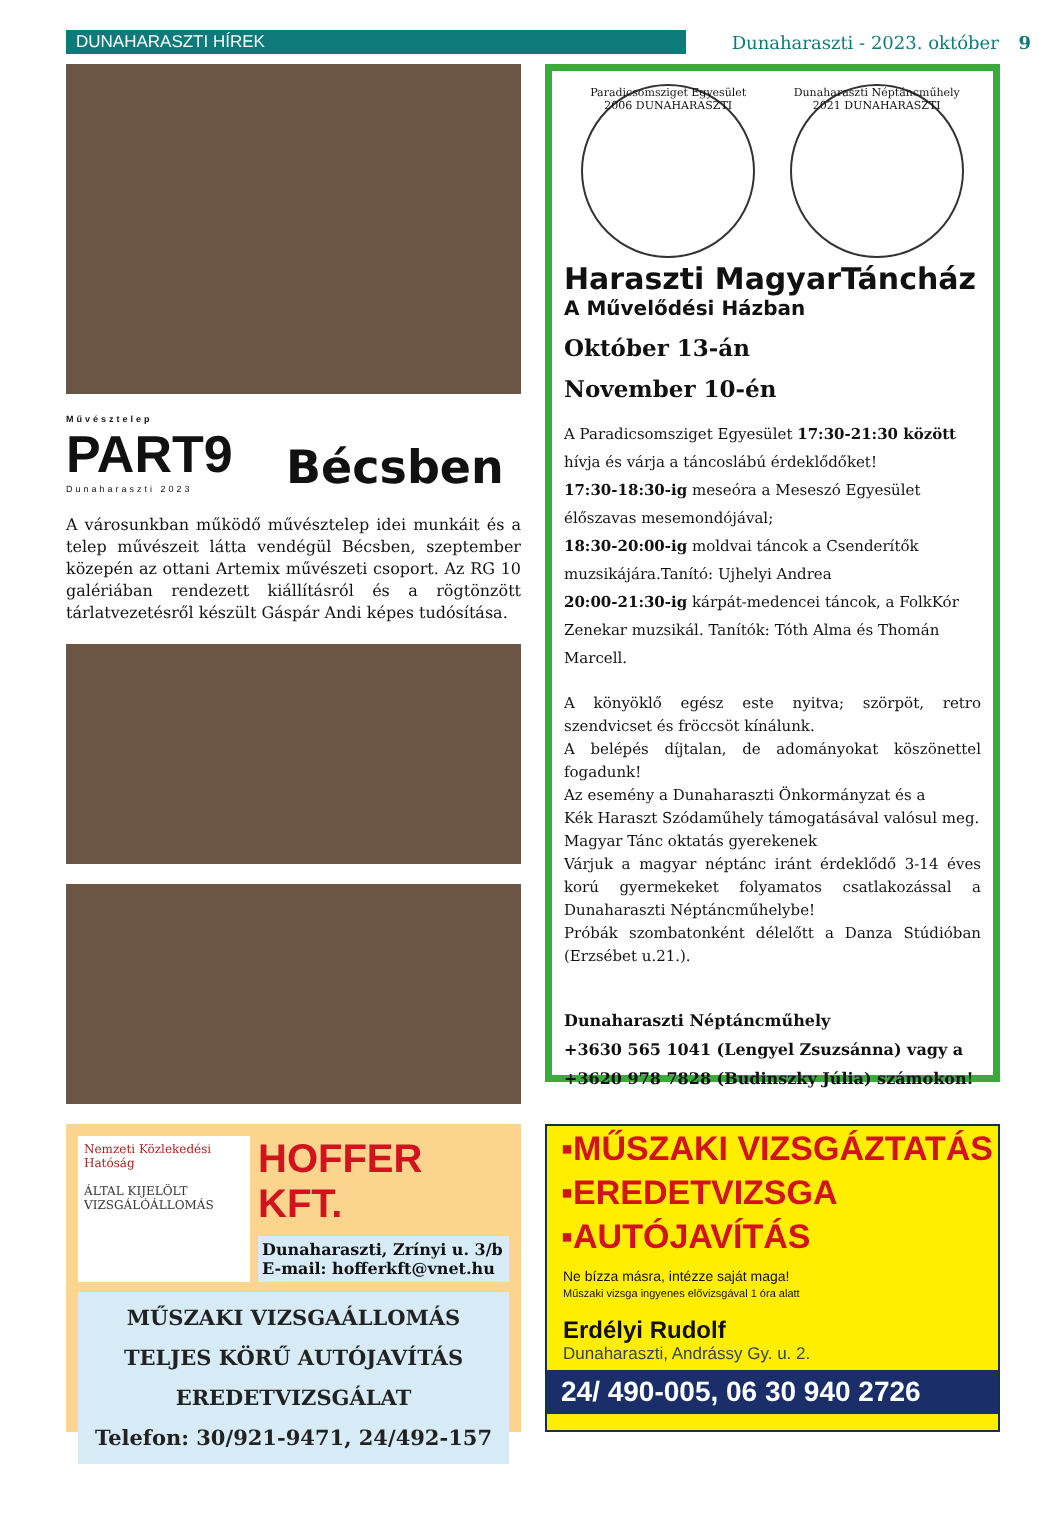DUNAHARASZTI HÍREK Dunaharaszti - 2023. október 9
Művésztelep
PART9
Dunaharaszti 2023
Bécsben
A városunkban működő művésztelep idei munkáit és a telep művészeit látta vendégül Bécsben, szeptember közepén az ottani Artemix művészeti csoport. Az RG 10 galériában rendezett kiállításról és a rögtönzött tárlatvezetésről készült Gáspár Andi képes tudósítása.
Paradicsomsziget Egyesület
2006 DUNAHARASZTI
Dunaharaszti Néptáncműhely
2021 DUNAHARASZTI
Haraszti MagyarTáncház
A Művelődési Házban
Október 13-án
November 10-én
A Paradicsomsziget Egyesület 17:30-21:30 között hívja és várja a táncoslábú érdeklődőket!
17:30-18:30-ig meseóra a Meseszó Egyesület élőszavas mesemondójával;
18:30-20:00-ig moldvai táncok a Csenderítők muzsikájára.Tanító: Ujhelyi Andrea
20:00-21:30-ig kárpát-medencei táncok, a FolkKór Zenekar muzsikál. Tanítók: Tóth Alma és Thomán Marcell.
A könyöklő egész este nyitva; szörpöt, retro szendvicset és fröccsöt kínálunk.
A belépés díjtalan, de adományokat köszönettel fogadunk!
Az esemény a Dunaharaszti Önkormányzat és a
Kék Haraszt Szódaműhely támogatásával valósul meg.
Magyar Tánc oktatás gyerekenek
Várjuk a magyar néptánc iránt érdeklődő 3-14 éves korú gyermekeket folyamatos csatlakozással a Dunaharaszti Néptáncműhelybe!
Próbák szombatonként délelőtt a Danza Stúdióban (Erzsébet u.21.).
Dunaharaszti Néptáncműhely
+3630 565 1041 (Lengyel Zsuzsánna) vagy a
+3620 978 7828 (Budinszky Júlia) számokon!
Nemzeti Közlekedési Hatóság
ÁLTAL KIJELÖLT VIZSGÁLÓÁLLOMÁS
HOFFER KFT.
Dunaharaszti, Zrínyi u. 3/b
E-mail: hofferkft@vnet.hu
MŰSZAKI VIZSGAÁLLOMÁS
TELJES KÖRŰ AUTÓJAVÍTÁS
EREDETVIZSGÁLAT
Telefon: 30/921-9471, 24/492-157
▪MŰSZAKI VIZSGÁZTATÁS
▪EREDETVIZSGA
▪AUTÓJAVÍTÁS
Ne bízza másra, intézze saját maga!
Műszaki vizsga ingyenes elővizsgával 1 óra alatt
Erdélyi Rudolf
Dunaharaszti, Andrássy Gy. u. 2.
24/ 490-005, 06 30 940 2726